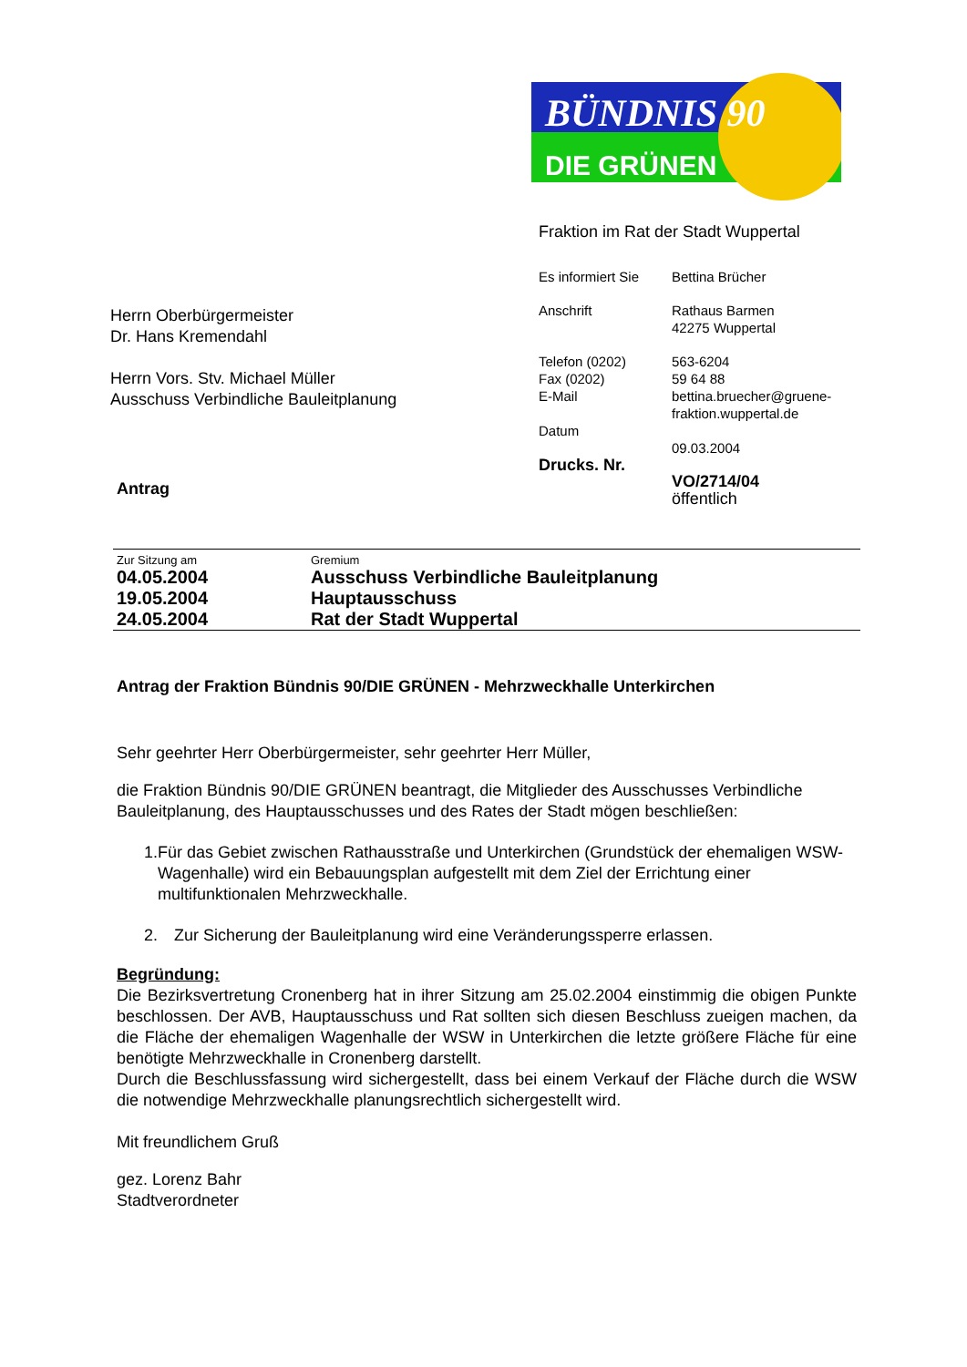BÜNDNIS 90
DIE GRÜNEN
Herrn Oberbürgermeister
Dr. Hans Kremendahl
Herrn Vors. Stv. Michael Müller
Ausschuss Verbindliche Bauleitplanung
Antrag
Fraktion im Rat der Stadt Wuppertal
| Es informiert Sie | Bettina Brücher |
| Anschrift | Rathaus Barmen 42275 Wuppertal |
| Telefon (0202) Fax (0202) E-Mail | 563-6204 59 64 88 bettina.bruecher@gruene- fraktion.wuppertal.de |
| Datum | 09.03.2004 |
| Drucks. Nr. | VO/2714/04 öffentlich |
| Zur Sitzung am | Gremium |
| --- | --- |
| 04.05.2004 | Ausschuss Verbindliche Bauleitplanung |
| 19.05.2004 | Hauptausschuss |
| 24.05.2004 | Rat der Stadt Wuppertal |
Antrag der Fraktion Bündnis 90/DIE GRÜNEN - Mehrzweckhalle Unterkirchen
Sehr geehrter Herr Oberbürgermeister, sehr geehrter Herr Müller,
die Fraktion Bündnis 90/DIE GRÜNEN beantragt, die Mitglieder des Ausschusses Verbindliche Bauleitplanung, des Hauptausschusses und des Rates der Stadt mögen beschließen:
1. Für das Gebiet zwischen Rathausstraße und Unterkirchen (Grundstück der ehemaligen WSW-Wagenhalle) wird ein Bebauungsplan aufgestellt mit dem Ziel der Errichtung einer multifunktionalen Mehrzweckhalle.
2. Zur Sicherung der Bauleitplanung wird eine Veränderungssperre erlassen.
Begründung:
Die Bezirksvertretung Cronenberg hat in ihrer Sitzung am 25.02.2004 einstimmig die obigen Punkte beschlossen. Der AVB, Hauptausschuss und Rat sollten sich diesen Beschluss zueigen machen, da die Fläche der ehemaligen Wagenhalle der WSW in Unterkirchen die letzte größere Fläche für eine benötigte Mehrzweckhalle in Cronenberg darstellt.
Durch die Beschlussfassung wird sichergestellt, dass bei einem Verkauf der Fläche durch die WSW die notwendige Mehrzweckhalle planungsrechtlich sichergestellt wird.
Mit freundlichem Gruß
gez. Lorenz Bahr
Stadtverordneter